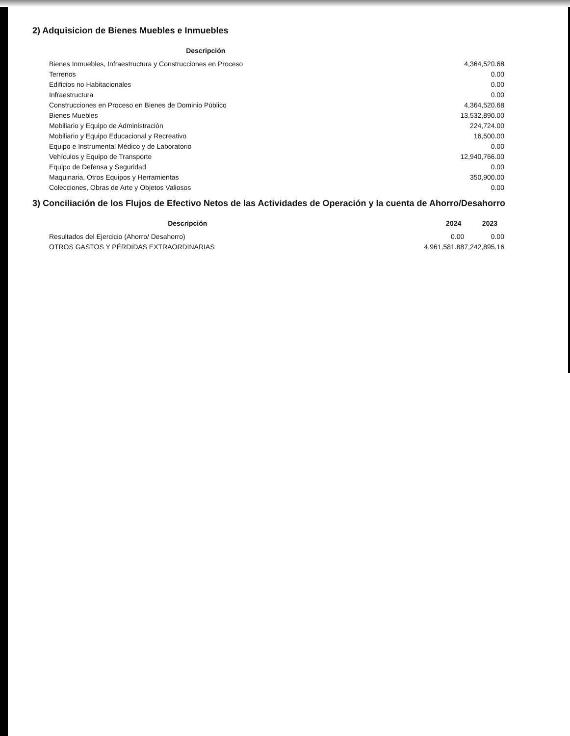2) Adquisicion de Bienes Muebles e Inmuebles
| Descripción | |
| --- | --- |
| Bienes Inmuebles, Infraestructura y Construcciones en Proceso | 4,364,520.68 |
| Terrenos | 0.00 |
| Edificios no Habitacionales | 0.00 |
| Infraestructura | 0.00 |
| Construcciones en Proceso en Bienes de Dominio Público | 4,364,520.68 |
| Bienes Muebles | 13,532,890.00 |
| Mobiliario y Equipo de Administración | 224,724.00 |
| Mobiliario y Equipo Educacional y Recreativo | 16,500.00 |
| Equipo e Instrumental Médico y de Laboratorio | 0.00 |
| Vehículos y Equipo de Transporte | 12,940,766.00 |
| Equipo de Defensa y Seguridad | 0.00 |
| Maquinaria, Otros Equipos y Herramientas | 350,900.00 |
| Colecciones, Obras de Arte y Objetos Valiosos | 0.00 |
3) Conciliación de los Flujos de Efectivo Netos de las Actividades de Operación y la cuenta de Ahorro/Desahorro
| Descripción | 2024 | 2023 |
| --- | --- | --- |
| Resultados del Ejercicio (Ahorro/ Desahorro) | 0.00 | 0.00 |
| OTROS GASTOS Y PÉRDIDAS EXTRAORDINARIAS | 4,961,581.88 | 7,242,895.16 |